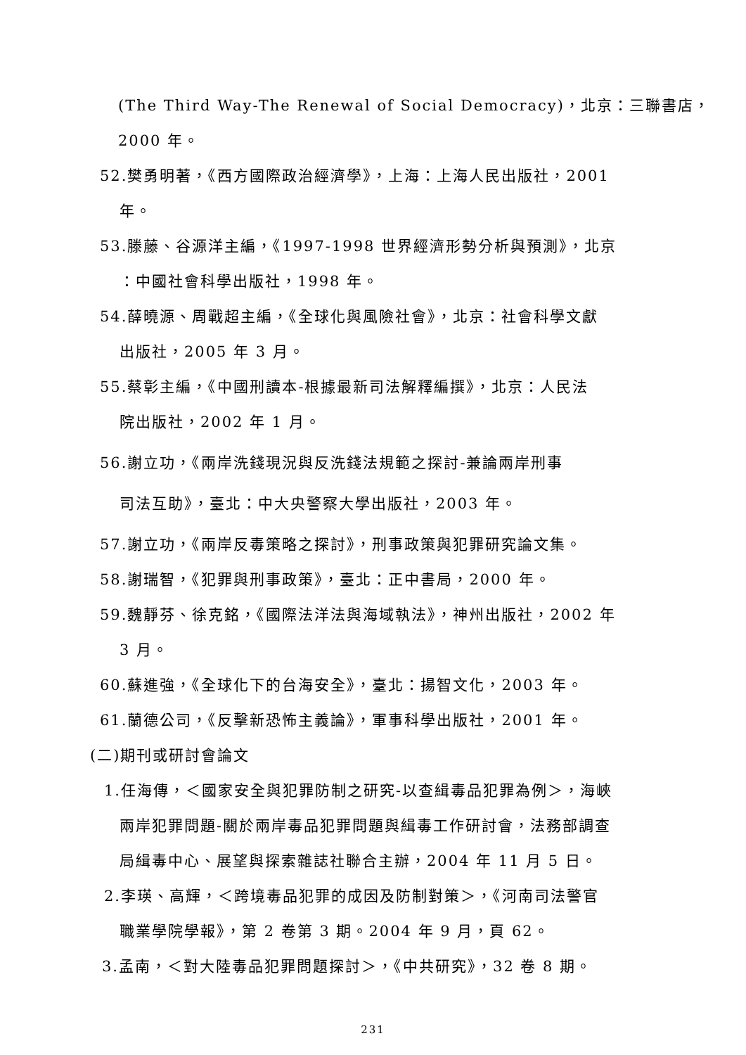(The Third Way-The Renewal of Social Democracy)，北京：三聯書店，
2000 年。
52.樊勇明著，《西方國際政治經濟學》，上海：上海人民出版社，2001
年。
53.滕藤、谷源洋主編，《1997-1998 世界經濟形勢分析與預測》，北京
：中國社會科學出版社，1998 年。
54.薛曉源、周戰超主編，《全球化與風險社會》，北京：社會科學文獻
出版社，2005 年 3 月。
55.蔡彰主編，《中國刑讀本-根據最新司法解釋編撰》，北京：人民法
院出版社，2002 年 1 月。
56.謝立功，《兩岸洗錢現況與反洗錢法規範之探討-兼論兩岸刑事
司法互助》，臺北：中大央警察大學出版社，2003 年。
57.謝立功，《兩岸反毒策略之探討》，刑事政策與犯罪研究論文集。
58.謝瑞智，《犯罪與刑事政策》，臺北：正中書局，2000 年。
59.魏靜芬、徐克銘，《國際法洋法與海域執法》，神州出版社，2002 年
3 月。
60.蘇進強，《全球化下的台海安全》，臺北：揚智文化，2003 年。
61.蘭德公司，《反擊新恐怖主義論》，軍事科學出版社，2001 年。
(二)期刊或研討會論文
1.任海傳，＜國家安全與犯罪防制之研究-以查緝毒品犯罪為例＞，海峽
兩岸犯罪問題-關於兩岸毒品犯罪問題與緝毒工作研討會，法務部調查
局緝毒中心、展望與探索雜誌社聯合主辦，2004 年 11 月 5 日。
2.李瑛、高輝，＜跨境毒品犯罪的成因及防制對策＞，《河南司法警官
職業學院學報》，第 2 卷第 3 期。2004 年 9 月，頁 62。
3.孟南，＜對大陸毒品犯罪問題探討＞，《中共研究》，32 卷 8 期。
231